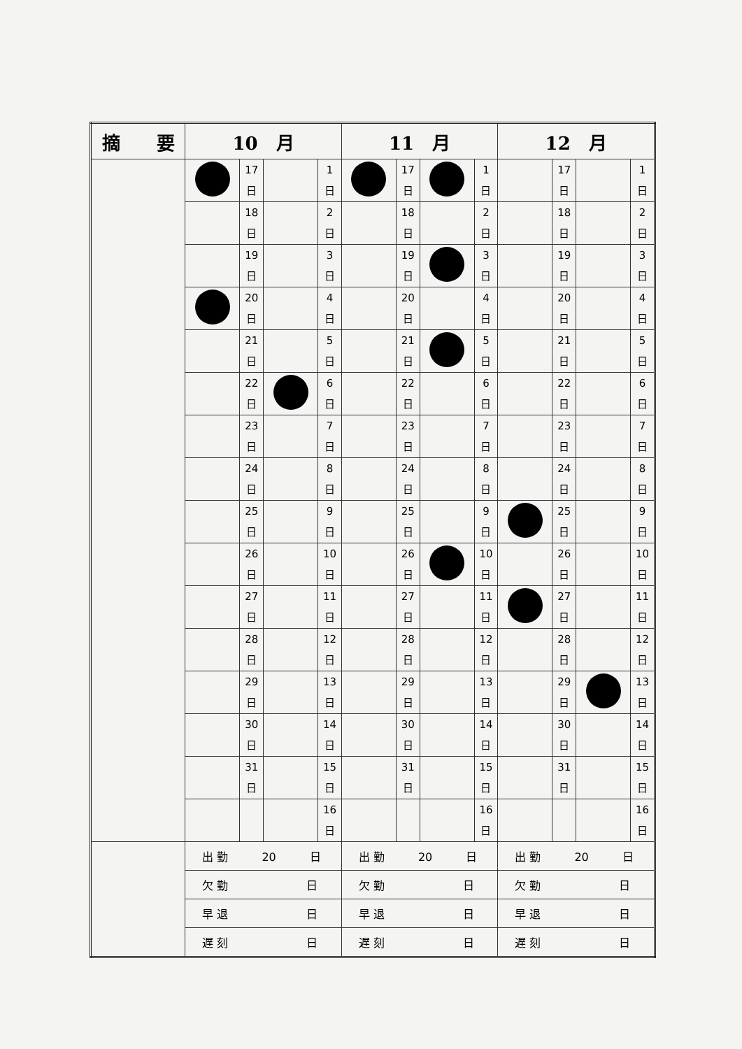| 摘 要 | 10 月 | | | | 11 月 | | | | 12 月 | | | |
| --- | --- | --- | --- | --- | --- | --- | --- | --- | --- | --- | --- | --- |
| | | 17 日 | | 1 日 | | 17 日 | | 1 日 | | 17 日 | | 1 日 |
| | | 18 日 | | 2 日 | | 18 日 | | 2 日 | | 18 日 | | 2 日 |
| | | 19 日 | | 3 日 | | 19 日 | | 3 日 | | 19 日 | | 3 日 |
| | | 20 日 | | 4 日 | | 20 日 | | 4 日 | | 20 日 | | 4 日 |
| | | 21 日 | | 5 日 | | 21 日 | | 5 日 | | 21 日 | | 5 日 |
| | | 22 日 | | 6 日 | | 22 日 | | 6 日 | | 22 日 | | 6 日 |
| | | 23 日 | | 7 日 | | 23 日 | | 7 日 | | 23 日 | | 7 日 |
| | | 24 日 | | 8 日 | | 24 日 | | 8 日 | | 24 日 | | 8 日 |
| | | 25 日 | | 9 日 | | 25 日 | | 9 日 | | 25 日 | | 9 日 |
| | | 26 日 | | 10 日 | | 26 日 | | 10 日 | | 26 日 | | 10 日 |
| | | 27 日 | | 11 日 | | 27 日 | | 11 日 | | 27 日 | | 11 日 |
| | | 28 日 | | 12 日 | | 28 日 | | 12 日 | | 28 日 | | 12 日 |
| | | 29 日 | | 13 日 | | 29 日 | | 13 日 | | 29 日 | | 13 日 |
| | | 30 日 | | 14 日 | | 30 日 | | 14 日 | | 30 日 | | 14 日 |
| | | 31 日 | | 15 日 | | 31 日 | | 15 日 | | 31 日 | | 15 日 |
| | | | | 16 日 | | | | 16 日 | | | | 16 日 |
| | 出 勤 20 日 | | | | 出 勤 20 日 | | | | 出 勤 20 日 | | | |
| | 欠 勤 日 | | | | 欠 勤 日 | | | | 欠 勤 日 | | | |
| | 早 退 日 | | | | 早 退 日 | | | | 早 退 日 | | | |
| | 遅 刻 日 | | | | 遅 刻 日 | | | | 遅 刻 日 | | | |